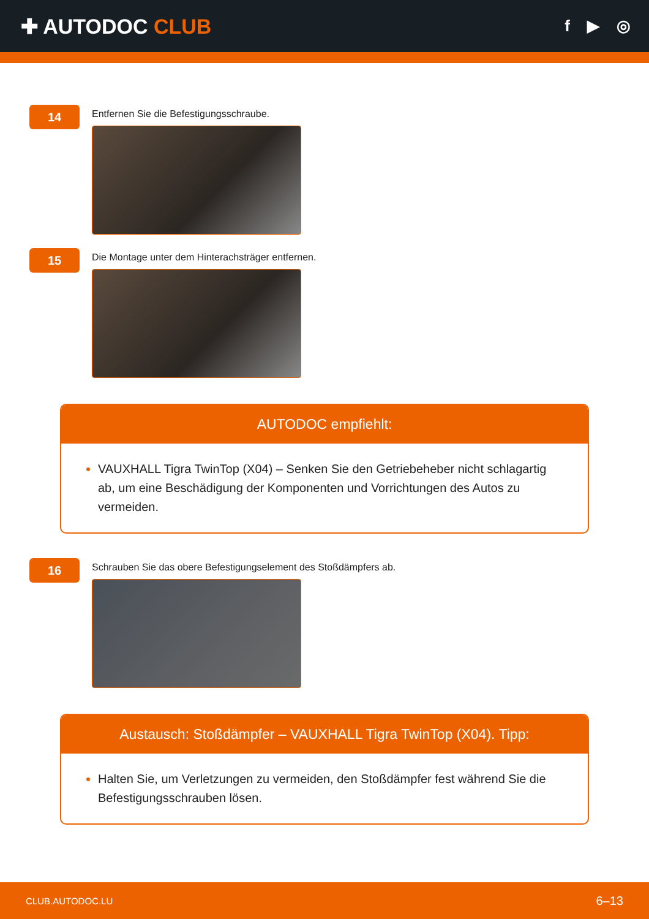✚ AUTODOC CLUB
f ▶ ◎
14
Entfernen Sie die Befestigungsschraube.
15
Die Montage unter dem Hinterachsträger entfernen.
AUTODOC empfiehlt:
VAUXHALL Tigra TwinTop (X04) – Senken Sie den Getriebeheber nicht schlagartig ab, um eine Beschädigung der Komponenten und Vorrichtungen des Autos zu vermeiden.
16
Schrauben Sie das obere Befestigungselement des Stoßdämpfers ab.
Austausch: Stoßdämpfer – VAUXHALL Tigra TwinTop (X04). Tipp:
Halten Sie, um Verletzungen zu vermeiden, den Stoßdämpfer fest während Sie die Befestigungsschrauben lösen.
CLUB.AUTODOC.LU 6–13